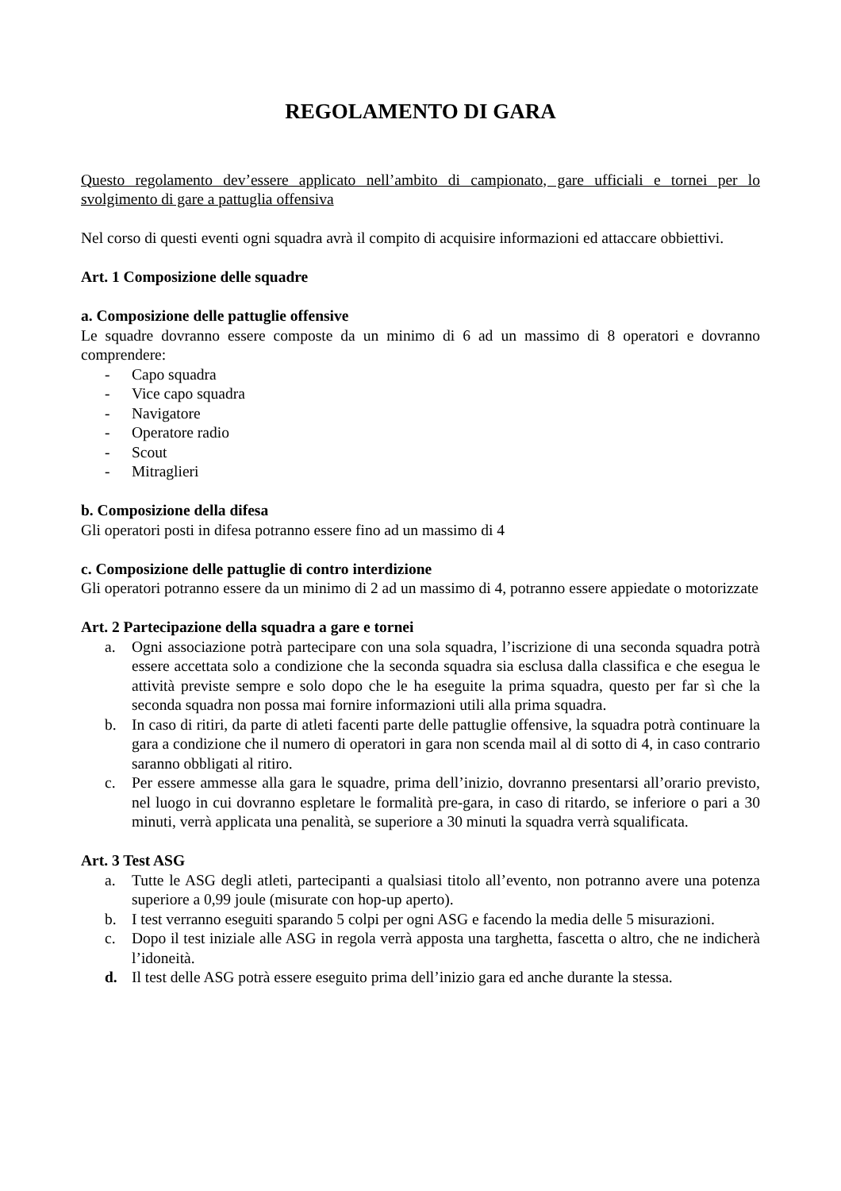REGOLAMENTO DI GARA
Questo regolamento dev’essere applicato nell’ambito di campionato, gare ufficiali e tornei per lo svolgimento di gare a pattuglia offensiva
Nel corso di questi eventi ogni squadra avrà il compito di acquisire informazioni ed attaccare obbiettivi.
Art. 1 Composizione delle squadre
a. Composizione delle pattuglie offensive
Le squadre dovranno essere composte da un minimo di 6 ad un massimo di 8 operatori e dovranno comprendere:
- Capo squadra
- Vice capo squadra
- Navigatore
- Operatore radio
- Scout
- Mitraglieri
b. Composizione della difesa
Gli operatori posti in difesa potranno essere fino ad un massimo di 4
c. Composizione delle pattuglie di contro interdizione
Gli operatori potranno essere da un minimo di 2 ad un massimo di 4, potranno essere appiedate o motorizzate
Art. 2 Partecipazione della squadra a gare e tornei
a. Ogni associazione potrà partecipare con una sola squadra, l’iscrizione di una seconda squadra potrà essere accettata solo a condizione che la seconda squadra sia esclusa dalla classifica e che esegua le attività previste sempre e solo dopo che le ha eseguite la prima squadra, questo per far sì che la seconda squadra non possa mai fornire informazioni utili alla prima squadra.
b. In caso di ritiri, da parte di atleti facenti parte delle pattuglie offensive, la squadra potrà continuare la gara a condizione che il numero di operatori in gara non scenda mail al di sotto di 4, in caso contrario saranno obbligati al ritiro.
c. Per essere ammesse alla gara le squadre, prima dell’inizio, dovranno presentarsi all’orario previsto, nel luogo in cui dovranno espletare le formalità pre-gara, in caso di ritardo, se inferiore o pari a 30 minuti, verrà applicata una penalità, se superiore a 30 minuti la squadra verrà squalificata.
Art. 3 Test ASG
a. Tutte le ASG degli atleti, partecipanti a qualsiasi titolo all’evento, non potranno avere una potenza superiore a 0,99 joule (misurate con hop-up aperto).
b. I test verranno eseguiti sparando 5 colpi per ogni ASG e facendo la media delle 5 misurazioni.
c. Dopo il test iniziale alle ASG in regola verrà apposta una targhetta, fascetta o altro, che ne indicherà l’idoneità.
d. Il test delle ASG potrà essere eseguito prima dell’inizio gara ed anche durante la stessa.